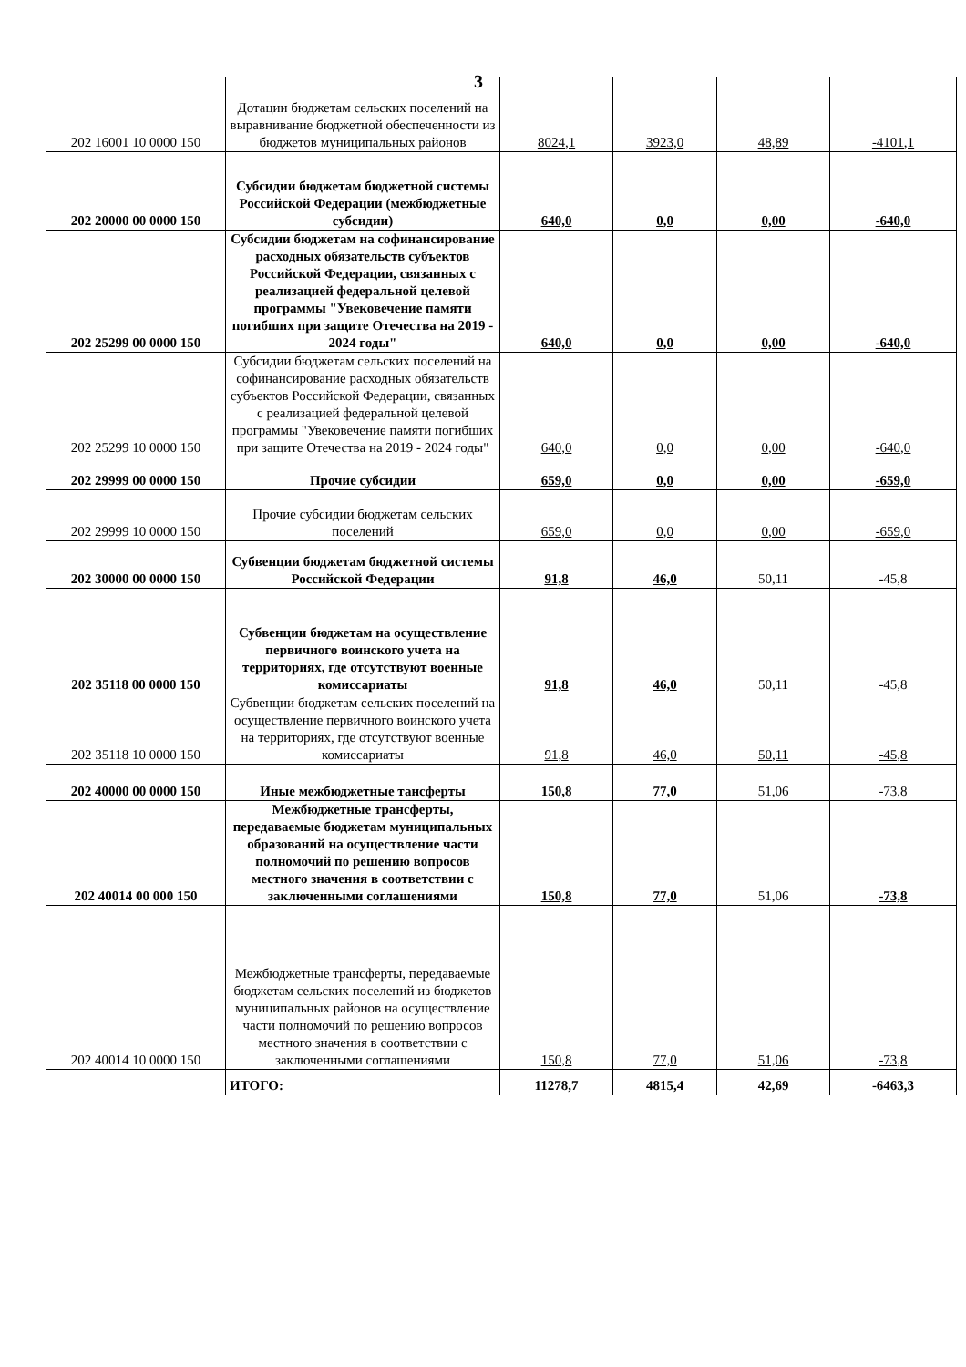3
| 202 16001 10 0000 150 | Дотации бюджетам сельских поселений на выравнивание бюджетной обеспеченности из бюджетов муниципальных районов | 8024,1 | 3923,0 | 48,89 | -4101,1 |
| 202 20000 00 0000 150 | Субсидии бюджетам бюджетной системы Российской Федерации (межбюджетные субсидии) | 640,0 | 0,0 | 0,00 | -640,0 |
| 202 25299 00 0000 150 | Субсидии бюджетам на софинансирование расходных обязательств субъектов Российской Федерации, связанных с реализацией федеральной целевой программы "Увековечение памяти погибших при защите Отечества на 2019 - 2024 годы" | 640,0 | 0,0 | 0,00 | -640,0 |
| 202 25299 10 0000 150 | Субсидии бюджетам сельских поселений на софинансирование расходных обязательств субъектов Российской Федерации, связанных с реализацией федеральной целевой программы "Увековечение памяти погибших при защите Отечества на 2019 - 2024 годы" | 640,0 | 0,0 | 0,00 | -640,0 |
| 202 29999 00 0000 150 | Прочие субсидии | 659,0 | 0,0 | 0,00 | -659,0 |
| 202 29999 10 0000 150 | Прочие субсидии бюджетам сельских поселений | 659,0 | 0,0 | 0,00 | -659,0 |
| 202 30000 00 0000 150 | Субвенции бюджетам бюджетной системы Российской Федерации | 91,8 | 46,0 | 50,11 | -45,8 |
| 202 35118 00 0000 150 | Субвенции бюджетам на осуществление первичного воинского учета на территориях, где отсутствуют военные комиссариаты | 91,8 | 46,0 | 50,11 | -45,8 |
| 202 35118 10 0000 150 | Субвенции бюджетам сельских поселений на осуществление первичного воинского учета на территориях, где отсутствуют военные комиссариаты | 91,8 | 46,0 | 50,11 | -45,8 |
| 202 40000 00 0000 150 | Иные межбюджетные тансферты | 150,8 | 77,0 | 51,06 | -73,8 |
| 202 40014 00 000 150 | Межбюджетные трансферты, передаваемые бюджетам муниципальных образований на осуществление части полномочий по решению вопросов местного значения в соответствии с заключенными соглашениями | 150,8 | 77,0 | 51,06 | -73,8 |
| 202 40014 10 0000 150 | Межбюджетные трансферты, передаваемые бюджетам сельских поселений из бюджетов муниципальных районов на осуществление части полномочий по решению вопросов местного значения в соответствии с заключенными соглашениями | 150,8 | 77,0 | 51,06 | -73,8 |
| | ИТОГО: | 11278,7 | 4815,4 | 42,69 | -6463,3 |